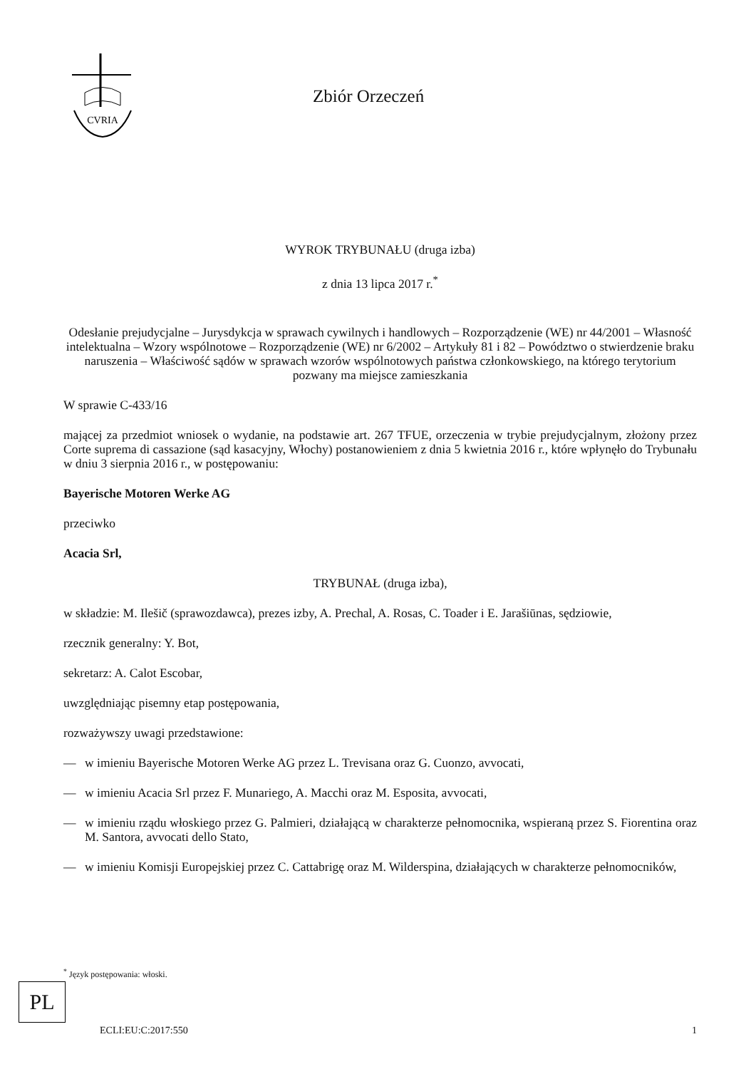CVRIA
Zbiór Orzeczeń
WYROK TRYBUNAŁU (druga izba)
z dnia 13 lipca 2017 r.<sup>*</sup>
Odesłanie prejudycjalne – Jurysdykcja w sprawach cywilnych i handlowych – Rozporządzenie (WE) nr 44/2001 – Własność intelektualna – Wzory wspólnotowe – Rozporządzenie (WE) nr 6/2002 – Artykuły 81 i 82 – Powództwo o stwierdzenie braku naruszenia – Właściwość sądów w sprawach wzorów wspólnotowych państwa członkowskiego, na którego terytorium pozwany ma miejsce zamieszkania
W sprawie C-433/16
mającej za przedmiot wniosek o wydanie, na podstawie art. 267 TFUE, orzeczenia w trybie prejudycjalnym, złożony przez Corte suprema di cassazione (sąd kasacyjny, Włochy) postanowieniem z dnia 5 kwietnia 2016 r., które wpłynęło do Trybunału w dniu 3 sierpnia 2016 r., w postępowaniu:
Bayerische Motoren Werke AG
przeciwko
Acacia Srl,
TRYBUNAŁ (druga izba),
w składzie: M. Ilešič (sprawozdawca), prezes izby, A. Prechal, A. Rosas, C. Toader i E. Jarašiūnas, sędziowie,
rzecznik generalny: Y. Bot,
sekretarz: A. Calot Escobar,
uwzględniając pisemny etap postępowania,
rozważywszy uwagi przedstawione:
— w imieniu Bayerische Motoren Werke AG przez L. Trevisana oraz G. Cuonzo, avvocati,
— w imieniu Acacia Srl przez F. Munariego, A. Macchi oraz M. Esposita, avvocati,
— w imieniu rządu włoskiego przez G. Palmieri, działającą w charakterze pełnomocnika, wspieraną przez S. Fiorentina oraz M. Santora, avvocati dello Stato,
— w imieniu Komisji Europejskiej przez C. Cattabrigę oraz M. Wilderspina, działających w charakterze pełnomocników,
<sup>*</sup> Język postępowania: włoski.
PL
ECLI:EU:C:2017:550 1